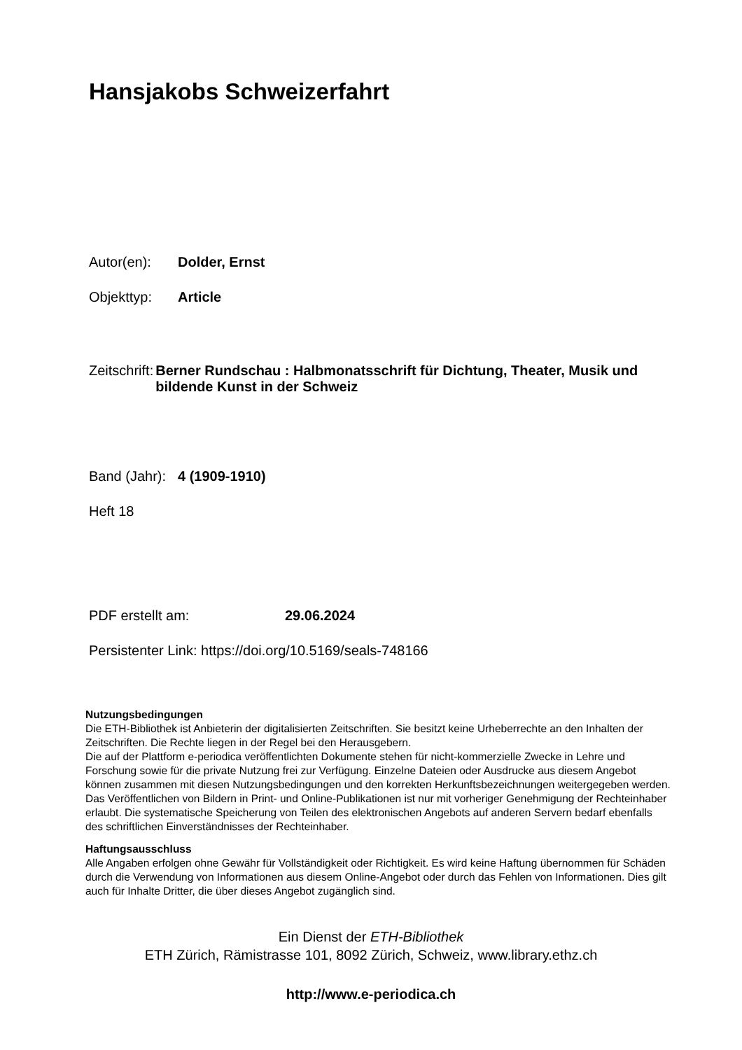Hansjakobs Schweizerfahrt
Autor(en): Dolder, Ernst
Objekttyp: Article
Zeitschrift:
Berner Rundschau : Halbmonatsschrift für Dichtung, Theater, Musik und bildende Kunst in der Schweiz
Band (Jahr):
4 (1909-1910)
Heft 18
PDF erstellt am: 29.06.2024
Persistenter Link: https://doi.org/10.5169/seals-748166
Nutzungsbedingungen
Die ETH-Bibliothek ist Anbieterin der digitalisierten Zeitschriften. Sie besitzt keine Urheberrechte an den Inhalten der Zeitschriften. Die Rechte liegen in der Regel bei den Herausgebern.
Die auf der Plattform e-periodica veröffentlichten Dokumente stehen für nicht-kommerzielle Zwecke in Lehre und Forschung sowie für die private Nutzung frei zur Verfügung. Einzelne Dateien oder Ausdrucke aus diesem Angebot können zusammen mit diesen Nutzungsbedingungen und den korrekten Herkunftsbezeichnungen weitergegeben werden.
Das Veröffentlichen von Bildern in Print- und Online-Publikationen ist nur mit vorheriger Genehmigung der Rechteinhaber erlaubt. Die systematische Speicherung von Teilen des elektronischen Angebots auf anderen Servern bedarf ebenfalls des schriftlichen Einverständnisses der Rechteinhaber.
Haftungsausschluss
Alle Angaben erfolgen ohne Gewähr für Vollständigkeit oder Richtigkeit. Es wird keine Haftung übernommen für Schäden durch die Verwendung von Informationen aus diesem Online-Angebot oder durch das Fehlen von Informationen. Dies gilt auch für Inhalte Dritter, die über dieses Angebot zugänglich sind.
Ein Dienst der ETH-Bibliothek
ETH Zürich, Rämistrasse 101, 8092 Zürich, Schweiz, www.library.ethz.ch
http://www.e-periodica.ch